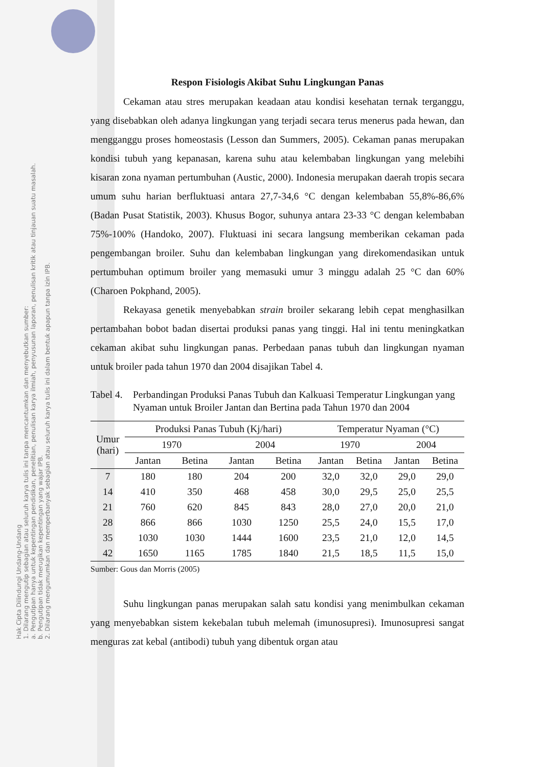Hak Cipta Dilindungi Undang-Undang
1. Dilarang mengutip sebagian atau seluruh karya tulis ini tanpa mencantumkan dan menyebutkan sumber:
a. Pengutipan hanya untuk kepentingan pendidikan, penelitian, penulisan karya ilmiah, penyusunan laporan, penulisan kritik atau tinjauan suatu masalah.
b. Pengutipan tidak merugikan kepentingan yang wajar IPB.
2. Dilarang mengumumkan dan memperbanyak sebagian atau seluruh karya tulis ini dalam bentuk apapun tanpa izin IPB.
Respon Fisiologis Akibat Suhu Lingkungan Panas
Cekaman atau stres merupakan keadaan atau kondisi kesehatan ternak terganggu, yang disebabkan oleh adanya lingkungan yang terjadi secara terus menerus pada hewan, dan mengganggu proses homeostasis (Lesson dan Summers, 2005). Cekaman panas merupakan kondisi tubuh yang kepanasan, karena suhu atau kelembaban lingkungan yang melebihi kisaran zona nyaman pertumbuhan (Austic, 2000). Indonesia merupakan daerah tropis secara umum suhu harian berfluktuasi antara 27,7-34,6 °C dengan kelembaban 55,8%-86,6% (Badan Pusat Statistik, 2003). Khusus Bogor, suhunya antara 23-33 °C dengan kelembaban 75%-100% (Handoko, 2007). Fluktuasi ini secara langsung memberikan cekaman pada pengembangan broiler. Suhu dan kelembaban lingkungan yang direkomendasikan untuk pertumbuhan optimum broiler yang memasuki umur 3 minggu adalah 25 °C dan 60% (Charoen Pokphand, 2005).
Rekayasa genetik menyebabkan strain broiler sekarang lebih cepat menghasilkan pertambahan bobot badan disertai produksi panas yang tinggi. Hal ini tentu meningkatkan cekaman akibat suhu lingkungan panas. Perbedaan panas tubuh dan lingkungan nyaman untuk broiler pada tahun 1970 dan 2004 disajikan Tabel 4.
Tabel 4.
Perbandingan Produksi Panas Tubuh dan Kalkuasi Temperatur Lingkungan yang Nyaman untuk Broiler Jantan dan Bertina pada Tahun 1970 dan 2004
| Umur (hari) | Produksi Panas Tubuh (Kj/hari) | | | | Temperatur Nyaman (°C) | | | |
| --- | --- | --- | --- | --- | --- | --- | --- | --- |
| | 1970 | | 2004 | | 1970 | | 2004 | |
| | Jantan | Betina | Jantan | Betina | Jantan | Betina | Jantan | Betina |
| 7 | 180 | 180 | 204 | 200 | 32,0 | 32,0 | 29,0 | 29,0 |
| 14 | 410 | 350 | 468 | 458 | 30,0 | 29,5 | 25,0 | 25,5 |
| 21 | 760 | 620 | 845 | 843 | 28,0 | 27,0 | 20,0 | 21,0 |
| 28 | 866 | 866 | 1030 | 1250 | 25,5 | 24,0 | 15,5 | 17,0 |
| 35 | 1030 | 1030 | 1444 | 1600 | 23,5 | 21,0 | 12,0 | 14,5 |
| 42 | 1650 | 1165 | 1785 | 1840 | 21,5 | 18,5 | 11,5 | 15,0 |
Sumber: Gous dan Morris (2005)
Suhu lingkungan panas merupakan salah satu kondisi yang menimbulkan cekaman yang menyebabkan sistem kekebalan tubuh melemah (imunosupresi). Imunosupresi sangat menguras zat kebal (antibodi) tubuh yang dibentuk organ atau